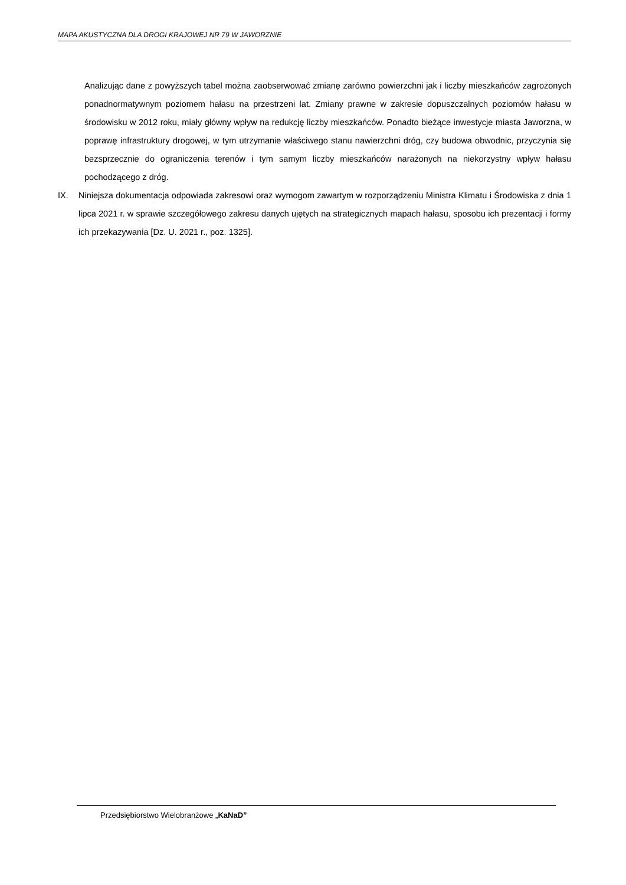MAPA AKUSTYCZNA DLA DROGI KRAJOWEJ NR 79 W JAWORZNIE
Analizując dane z powyższych tabel można zaobserwować zmianę zarówno powierzchni jak i liczby mieszkańców zagrożonych ponadnormatywnym poziomem hałasu na przestrzeni lat. Zmiany prawne w zakresie dopuszczalnych poziomów hałasu w środowisku w 2012 roku, miały główny wpływ na redukcję liczby mieszkańców. Ponadto bieżące inwestycje miasta Jaworzna, w poprawę infrastruktury drogowej, w tym utrzymanie właściwego stanu nawierzchni dróg, czy budowa obwodnic, przyczynia się bezsprzecznie do ograniczenia terenów i tym samym liczby mieszkańców narażonych na niekorzystny wpływ hałasu pochodzącego z dróg.
IX. Niniejsza dokumentacja odpowiada zakresowi oraz wymogom zawartym w rozporządzeniu Ministra Klimatu i Środowiska z dnia 1 lipca 2021 r. w sprawie szczegółowego zakresu danych ujętych na strategicznych mapach hałasu, sposobu ich prezentacji i formy ich przekazywania [Dz. U. 2021 r., poz. 1325].
Przedsiębiorstwo Wielobranżowe „KaNaD”